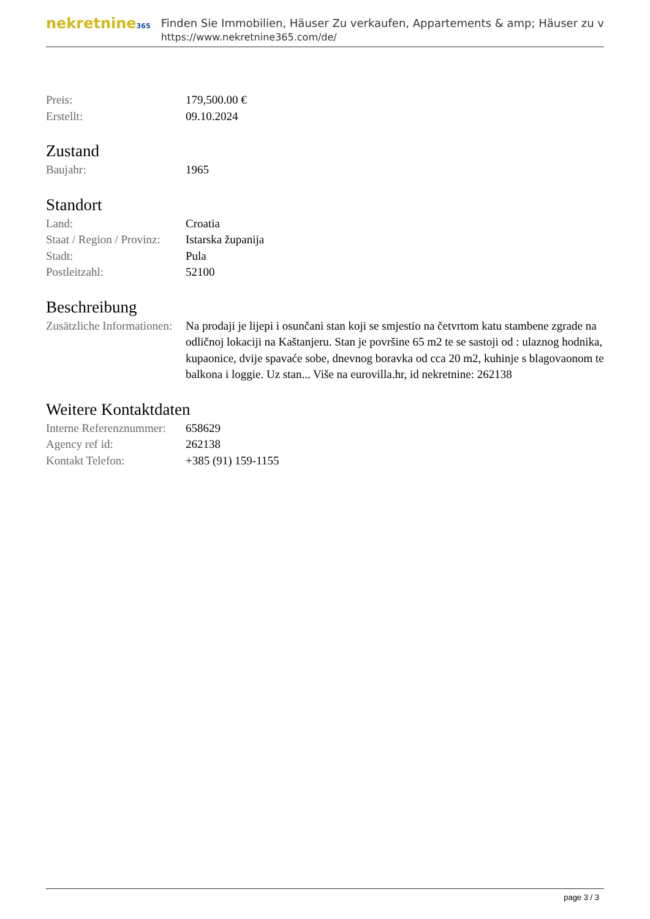nekretnine365
Finden Sie Immobilien, Häuser Zu verkaufen, Appartements & amp; Häuser zu v
https://www.nekretnine365.com/de/
| Preis: | 179,500.00 € |
| Erstellt: | 09.10.2024 |
Zustand
| Baujahr: | 1965 |
Standort
| Land: | Croatia |
| Staat / Region / Provinz: | Istarska županija |
| Stadt: | Pula |
| Postleitzahl: | 52100 |
Beschreibung
| Zusätzliche Informationen: | Na prodaji je lijepi i osunčani stan koji se smjestio na četvrtom katu stambene zgrade na odličnoj lokaciji na Kaštanjeru. Stan je površine 65 m2 te se sastoji od : ulaznog hodnika, kupaonice, dvije spavaće sobe, dnevnog boravka od cca 20 m2, kuhinje s blagovaonom te balkona i loggie. Uz stan... Više na eurovilla.hr, id nekretnine: 262138 |
Weitere Kontaktdaten
| Interne Referenznummer: | 658629 |
| Agency ref id: | 262138 |
| Kontakt Telefon: | +385 (91) 159-1155 |
page 3 / 3